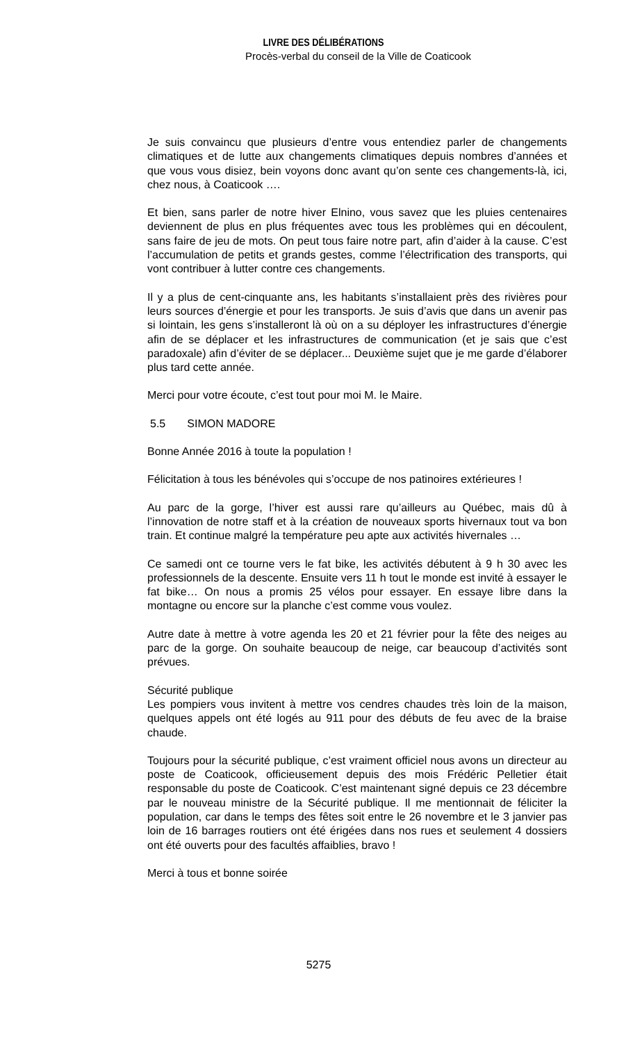LIVRE DES DÉLIBÉRATIONS
Procès-verbal du conseil de la Ville de Coaticook
Je suis convaincu que plusieurs d’entre vous entendiez parler de changements climatiques et de lutte aux changements climatiques depuis nombres d’années et que vous vous disiez, bein voyons donc avant qu’on sente ces changements-là, ici, chez nous, à Coaticook ….
Et bien, sans parler de notre hiver Elnino, vous savez que les pluies centenaires deviennent de plus en plus fréquentes avec tous les problèmes qui en découlent, sans faire de jeu de mots. On peut tous faire notre part, afin d’aider à la cause. C’est l’accumulation de petits et grands gestes, comme l’électrification des transports, qui vont contribuer à lutter contre ces changements.
Il y a plus de cent-cinquante ans, les habitants s’installaient près des rivières pour leurs sources d’énergie et pour les transports. Je suis d’avis que dans un avenir pas si lointain, les gens s’installeront là où on a su déployer les infrastructures d’énergie afin de se déplacer et les infrastructures de communication (et je sais que c’est paradoxale) afin d’éviter de se déplacer... Deuxième sujet que je me garde d’élaborer plus tard cette année.
Merci pour votre écoute, c’est tout pour moi M. le Maire.
5.5 SIMON MADORE
Bonne Année 2016 à toute la population !
Félicitation à tous les bénévoles qui s’occupe de nos patinoires extérieures !
Au parc de la gorge, l’hiver est aussi rare qu’ailleurs au Québec, mais dû à l’innovation de notre staff et à la création de nouveaux sports hivernaux tout va bon train. Et continue malgré la température peu apte aux activités hivernales …
Ce samedi ont ce tourne vers le fat bike, les activités débutent à 9 h 30 avec les professionnels de la descente. Ensuite vers 11 h tout le monde est invité à essayer le fat bike… On nous a promis 25 vélos pour essayer. En essaye libre dans la montagne ou encore sur la planche c’est comme vous voulez.
Autre date à mettre à votre agenda les 20 et 21 février pour la fête des neiges au parc de la gorge. On souhaite beaucoup de neige, car beaucoup d’activités sont prévues.
Sécurité publique
Les pompiers vous invitent à mettre vos cendres chaudes très loin de la maison, quelques appels ont été logés au 911 pour des débuts de feu avec de la braise chaude.
Toujours pour la sécurité publique, c’est vraiment officiel nous avons un directeur au poste de Coaticook, officieusement depuis des mois Frédéric Pelletier était responsable du poste de Coaticook. C’est maintenant signé depuis ce 23 décembre par le nouveau ministre de la Sécurité publique. Il me mentionnait de féliciter la population, car dans le temps des fêtes soit entre le 26 novembre et le 3 janvier pas loin de 16 barrages routiers ont été érigées dans nos rues et seulement 4 dossiers ont été ouverts pour des facultés affaiblies, bravo !
Merci à tous et bonne soirée
5275